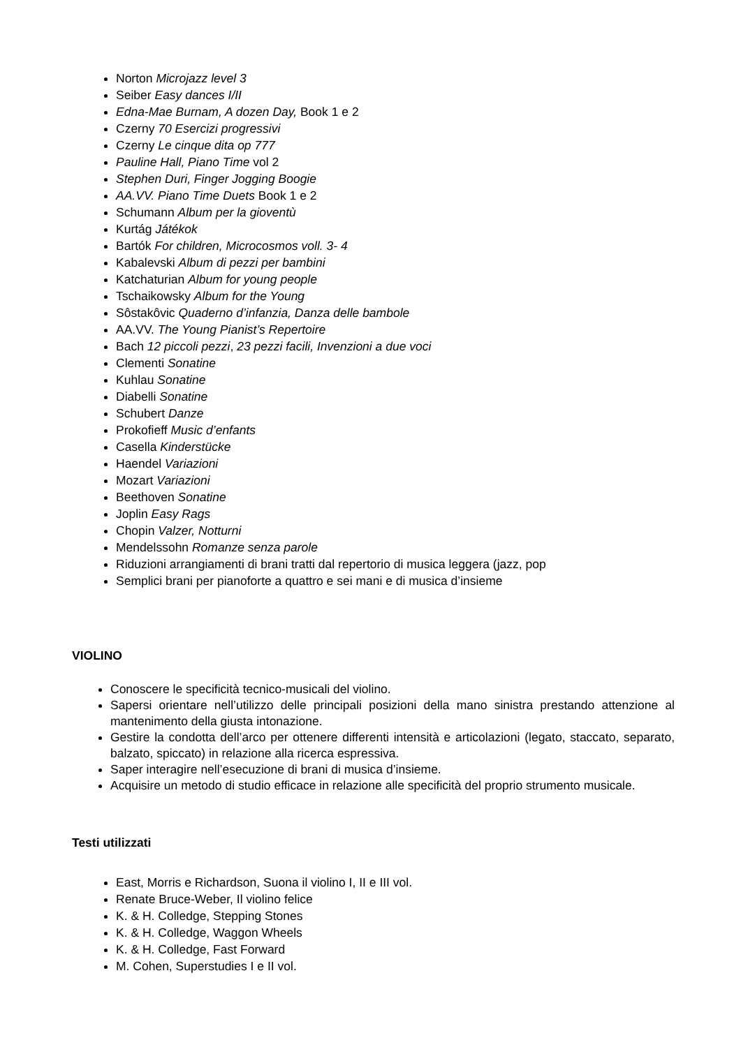Norton Microjazz level 3
Seiber Easy dances I/II
Edna-Mae Burnam, A dozen Day, Book 1 e 2
Czerny 70 Esercizi progressivi
Czerny Le cinque dita op 777
Pauline Hall, Piano Time vol 2
Stephen Duri, Finger Jogging Boogie
AA.VV. Piano Time Duets Book 1 e 2
Schumann Album per la gioventù
Kurtág Játékok
Bartók For children, Microcosmos voll. 3- 4
Kabalevski Album di pezzi per bambini
Katchaturian Album for young people
Tschaikowsky Album for the Young
Sôstakôvic Quaderno d’infanzia, Danza delle bambole
AA.VV. The Young Pianist’s Repertoire
Bach 12 piccoli pezzi, 23 pezzi facili, Invenzioni a due voci
Clementi Sonatine
Kuhlau Sonatine
Diabelli Sonatine
Schubert Danze
Prokofieff Music d’enfants
Casella Kinderstücke
Haendel Variazioni
Mozart Variazioni
Beethoven Sonatine
Joplin Easy Rags
Chopin Valzer, Notturni
Mendelssohn Romanze senza parole
Riduzioni arrangiamenti di brani tratti dal repertorio di musica leggera (jazz, pop
Semplici brani per pianoforte a quattro e sei mani e di musica d’insieme
VIOLINO
Conoscere le specificità tecnico-musicali del violino.
Sapersi orientare nell’utilizzo delle principali posizioni della mano sinistra prestando attenzione al mantenimento della giusta intonazione.
Gestire la condotta dell’arco per ottenere differenti intensità e articolazioni (legato, staccato, separato, balzato, spiccato) in relazione alla ricerca espressiva.
Saper interagire nell’esecuzione di brani di musica d’insieme.
Acquisire un metodo di studio efficace in relazione alle specificità del proprio strumento musicale.
Testi utilizzati
East, Morris e Richardson, Suona il violino I, II e III vol.
Renate Bruce-Weber, Il violino felice
K. & H. Colledge, Stepping Stones
K. & H. Colledge, Waggon Wheels
K. & H. Colledge, Fast Forward
M. Cohen, Superstudies I e II vol.